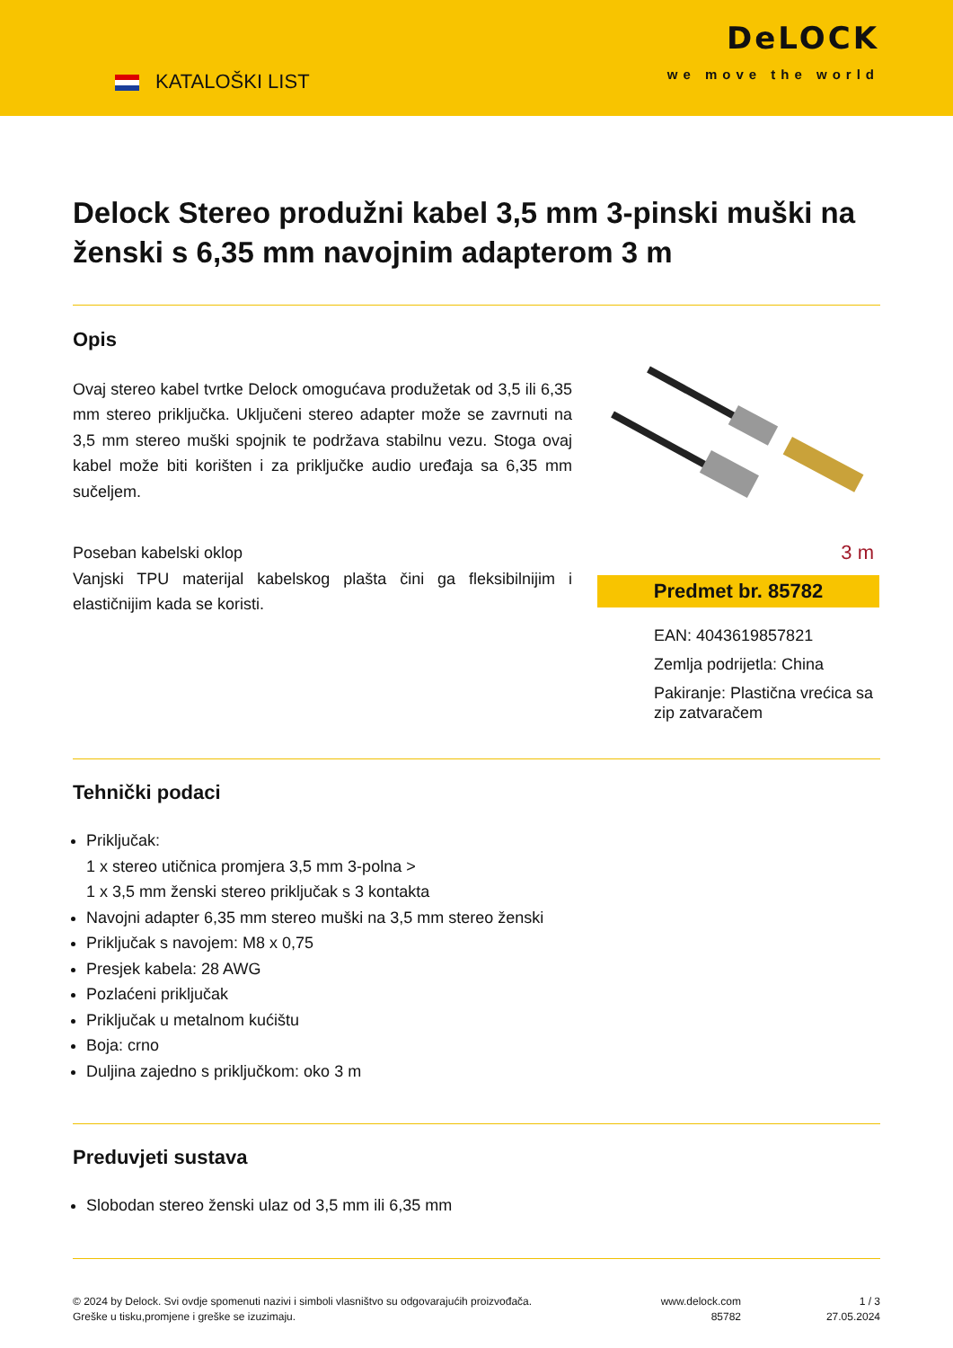KATALOŠKI LIST
DeLOCK
we move the world
Delock Stereo produžni kabel 3,5 mm 3-pinski muški na ženski s 6,35 mm navojnim adapterom 3 m
Opis
Ovaj stereo kabel tvrtke Delock omogućava produžetak od 3,5 ili 6,35 mm stereo priključka. Uključeni stereo adapter može se zavrnuti na 3,5 mm stereo muški spojnik te podržava stabilnu vezu. Stoga ovaj kabel može biti korišten i za priključke audio uređaja sa 6,35 mm sučeljem.
Poseban kabelski oklop
Vanjski TPU materijal kabelskog plašta čini ga fleksibilnijim i elastičnijim kada se koristi.
3 m
Predmet br. 85782
EAN: 4043619857821
Zemlja podrijetla: China
Pakiranje: Plastična vrećica sa zip zatvaračem
Tehnički podaci
Priključak:
1 x stereo utičnica promjera 3,5 mm 3-polna >
1 x 3,5 mm ženski stereo priključak s 3 kontakta
Navojni adapter 6,35 mm stereo muški na 3,5 mm stereo ženski
Priključak s navojem: M8 x 0,75
Presjek kabela: 28 AWG
Pozlaćeni priključak
Priključak u metalnom kućištu
Boja: crno
Duljina zajedno s priključkom: oko 3 m
Preduvjeti sustava
Slobodan stereo ženski ulaz od 3,5 mm ili 6,35 mm
© 2024 by Delock. Svi ovdje spomenuti nazivi i simboli vlasništvo su odgovarajućih proizvođača.
Greške u tisku,promjene i greške se izuzimaju.
www.delock.com
85782
1 / 3
27.05.2024